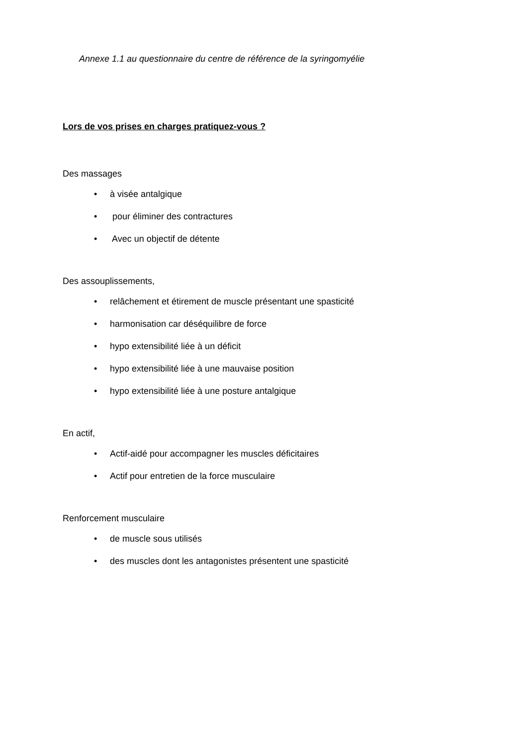Annexe 1.1 au questionnaire du centre de référence de la syringomyélie
Lors de vos prises en charges pratiquez-vous ?
Des massages
• à visée antalgique
• pour éliminer des contractures
• Avec un objectif de détente
Des assouplissements,
• relâchement et étirement de muscle présentant une spasticité
• harmonisation car déséquilibre de force
• hypo extensibilité liée à un déficit
• hypo extensibilité liée à une mauvaise position
• hypo extensibilité liée à une posture antalgique
En actif,
• Actif-aidé pour accompagner les muscles déficitaires
• Actif pour entretien de la force musculaire
Renforcement musculaire
• de muscle sous utilisés
• des muscles dont les antagonistes présentent une spasticité